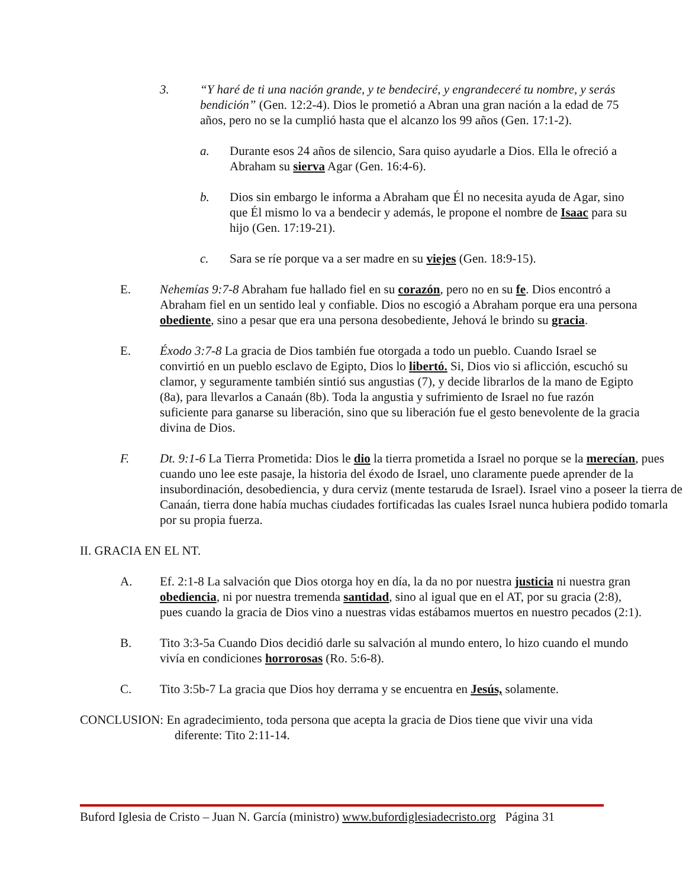3. “Y haré de ti una nación grande, y te bendeciré, y engrandeceré tu nombre, y serás bendición” (Gen. 12:2-4). Dios le prometió a Abran una gran nación a la edad de 75 años, pero no se la cumplió hasta que el alcanzo los 99 años (Gen. 17:1-2).
a. Durante esos 24 años de silencio, Sara quiso ayudarle a Dios. Ella le ofreció a Abraham su sierva Agar (Gen. 16:4-6).
b. Dios sin embargo le informa a Abraham que Él no necesita ayuda de Agar, sino que Él mismo lo va a bendecir y además, le propone el nombre de Isaac para su hijo (Gen. 17:19-21).
c. Sara se ríe porque va a ser madre en su viejes (Gen. 18:9-15).
E. Nehemías 9:7-8 Abraham fue hallado fiel en su corazón, pero no en su fe. Dios encontró a Abraham fiel en un sentido leal y confiable. Dios no escogió a Abraham porque era una persona obediente, sino a pesar que era una persona desobediente, Jehová le brindo su gracia.
E. Éxodo 3:7-8 La gracia de Dios también fue otorgada a todo un pueblo. Cuando Israel se convirtió en un pueblo esclavo de Egipto, Dios lo libertó. Si, Dios vio si aflicción, escuchó su clamor, y seguramente también sintió sus angustias (7), y decide librarlos de la mano de Egipto (8a), para llevarlos a Canaán (8b). Toda la angustia y sufrimiento de Israel no fue razón suficiente para ganarse su liberación, sino que su liberación fue el gesto benevolente de la gracia divina de Dios.
F. Dt. 9:1-6 La Tierra Prometida: Dios le dio la tierra prometida a Israel no porque se la merecían, pues cuando uno lee este pasaje, la historia del éxodo de Israel, uno claramente puede aprender de la insubordinación, desobediencia, y dura cerviz (mente testaruda de Israel). Israel vino a poseer la tierra de Canaán, tierra done había muchas ciudades fortificadas las cuales Israel nunca hubiera podido tomarla por su propia fuerza.
II. GRACIA EN EL NT.
A. Ef. 2:1-8 La salvación que Dios otorga hoy en día, la da no por nuestra justicia ni nuestra gran obediencia, ni por nuestra tremenda santidad, sino al igual que en el AT, por su gracia (2:8), pues cuando la gracia de Dios vino a nuestras vidas estábamos muertos en nuestro pecados (2:1).
B. Tito 3:3-5a Cuando Dios decidió darle su salvación al mundo entero, lo hizo cuando el mundo vivía en condiciones horrorosas (Ro. 5:6-8).
C. Tito 3:5b-7 La gracia que Dios hoy derrama y se encuentra en Jesús, solamente.
CONCLUSION: En agradecimiento, toda persona que acepta la gracia de Dios tiene que vivir una vida diferente: Tito 2:11-14.
Buford Iglesia de Cristo – Juan N. García (ministro) www.bufordiglesiadecristo.org Página 31